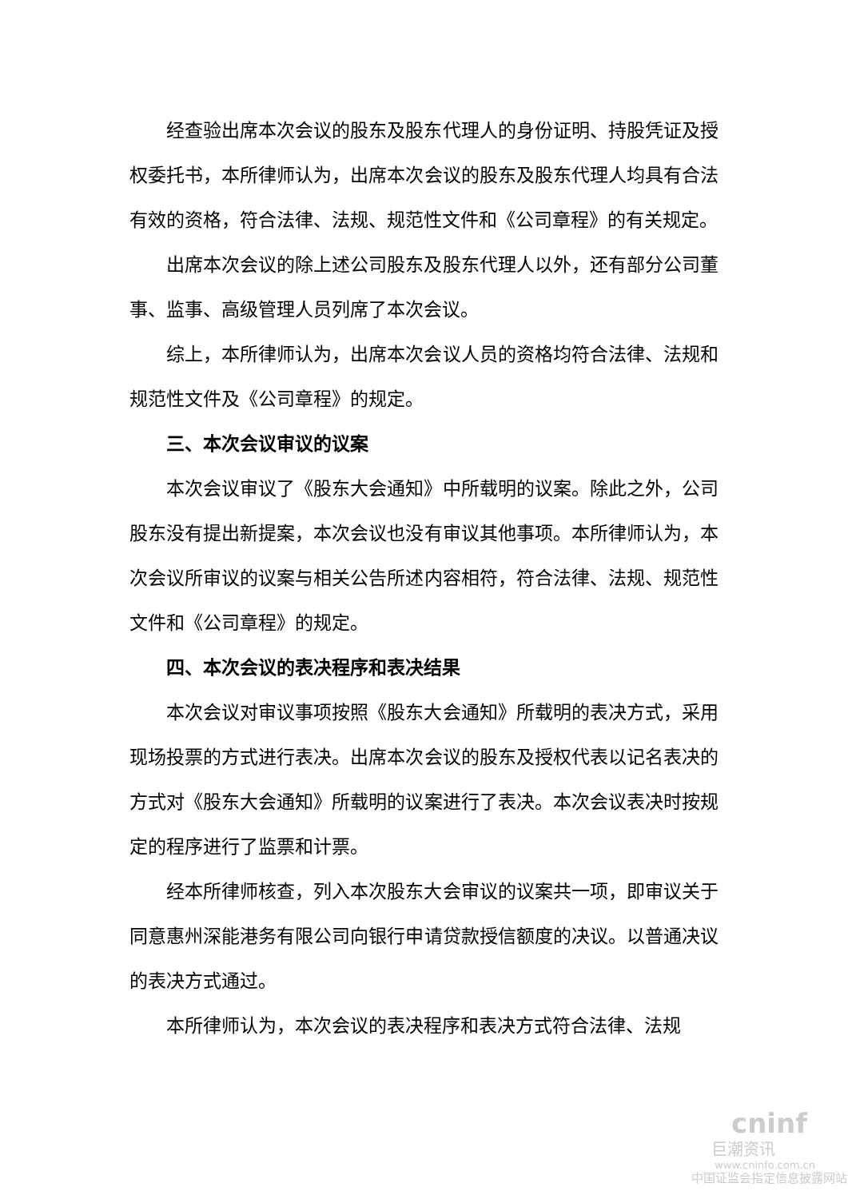经查验出席本次会议的股东及股东代理人的身份证明、持股凭证及授权委托书，本所律师认为，出席本次会议的股东及股东代理人均具有合法有效的资格，符合法律、法规、规范性文件和《公司章程》的有关规定。
出席本次会议的除上述公司股东及股东代理人以外，还有部分公司董事、监事、高级管理人员列席了本次会议。
综上，本所律师认为，出席本次会议人员的资格均符合法律、法规和规范性文件及《公司章程》的规定。
三、本次会议审议的议案
本次会议审议了《股东大会通知》中所载明的议案。除此之外，公司股东没有提出新提案，本次会议也没有审议其他事项。本所律师认为，本次会议所审议的议案与相关公告所述内容相符，符合法律、法规、规范性文件和《公司章程》的规定。
四、本次会议的表决程序和表决结果
本次会议对审议事项按照《股东大会通知》所载明的表决方式，采用现场投票的方式进行表决。出席本次会议的股东及授权代表以记名表决的方式对《股东大会通知》所载明的议案进行了表决。本次会议表决时按规定的程序进行了监票和计票。
经本所律师核查，列入本次股东大会审议的议案共一项，即审议关于同意惠州深能港务有限公司向银行申请贷款授信额度的决议。以普通决议的表决方式通过。
本所律师认为，本次会议的表决程序和表决方式符合法律、法规
cninf
巨潮资讯
www.cninfo.com.cn
中国证监会指定信息披露网站